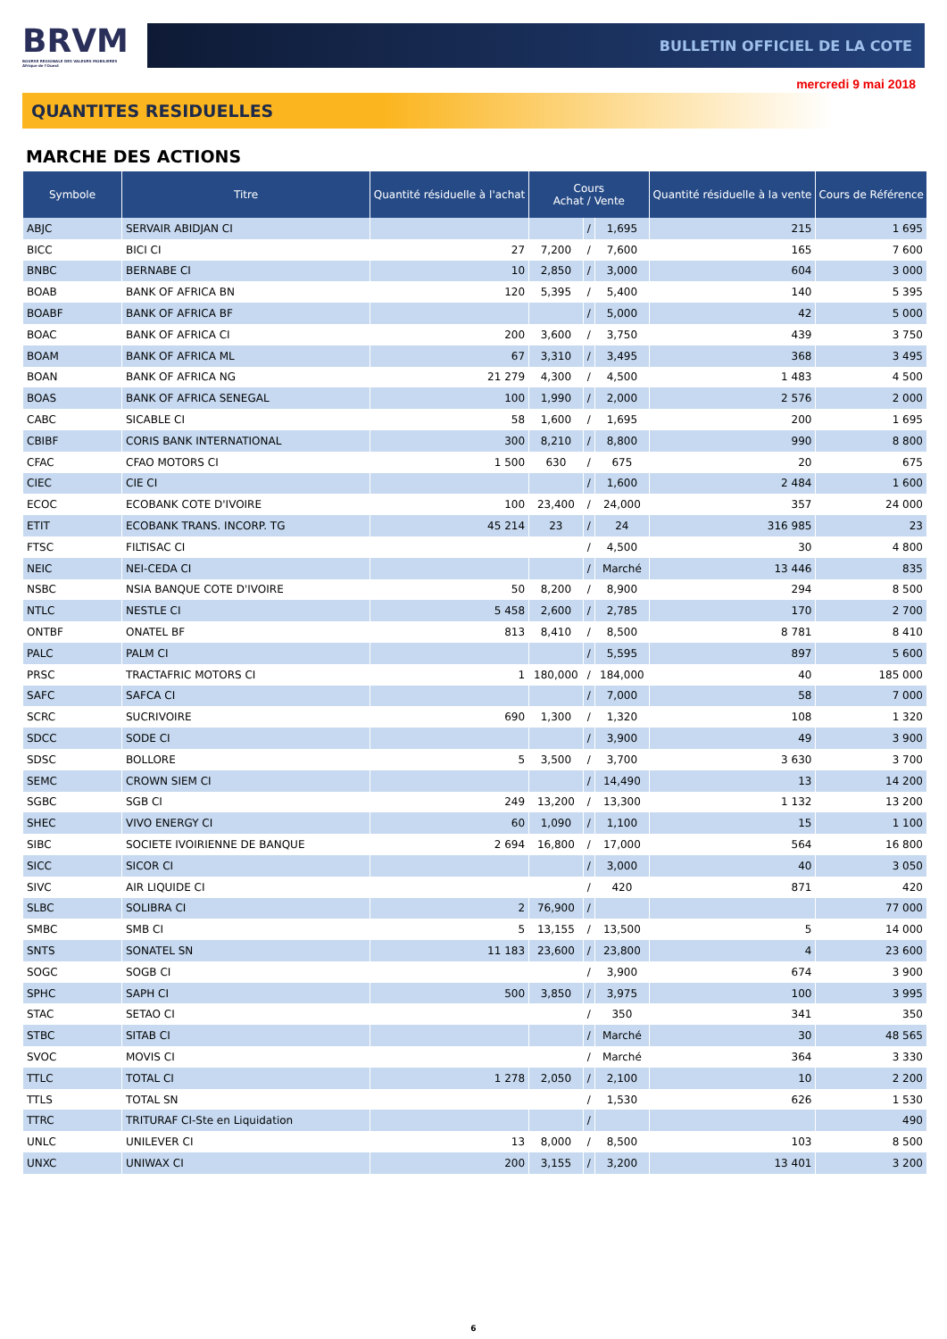BRVM
BOURSE REGIONALE DES VALEURS MOBILIERES
Afrique de l'Ouest
BULLETIN OFFICIEL DE LA COTE
mercredi 9 mai 2018
QUANTITES RESIDUELLES
MARCHE DES ACTIONS
| Symbole | Titre | Quantité résiduelle à l'achat | Cours Achat / Vente | | | Quantité résiduelle à la vente | Cours de Référence |
| --- | --- | --- | --- | --- | --- | --- | --- |
| ABJC | SERVAIR ABIDJAN CI | | | / | 1,695 | 215 | 1 695 |
| BICC | BICI CI | 27 | 7,200 | / | 7,600 | 165 | 7 600 |
| BNBC | BERNABE CI | 10 | 2,850 | / | 3,000 | 604 | 3 000 |
| BOAB | BANK OF AFRICA BN | 120 | 5,395 | / | 5,400 | 140 | 5 395 |
| BOABF | BANK OF AFRICA BF | | | / | 5,000 | 42 | 5 000 |
| BOAC | BANK OF AFRICA CI | 200 | 3,600 | / | 3,750 | 439 | 3 750 |
| BOAM | BANK OF AFRICA ML | 67 | 3,310 | / | 3,495 | 368 | 3 495 |
| BOAN | BANK OF AFRICA NG | 21 279 | 4,300 | / | 4,500 | 1 483 | 4 500 |
| BOAS | BANK OF AFRICA SENEGAL | 100 | 1,990 | / | 2,000 | 2 576 | 2 000 |
| CABC | SICABLE CI | 58 | 1,600 | / | 1,695 | 200 | 1 695 |
| CBIBF | CORIS BANK INTERNATIONAL | 300 | 8,210 | / | 8,800 | 990 | 8 800 |
| CFAC | CFAO MOTORS CI | 1 500 | 630 | / | 675 | 20 | 675 |
| CIEC | CIE CI | | | / | 1,600 | 2 484 | 1 600 |
| ECOC | ECOBANK COTE D'IVOIRE | 100 | 23,400 | / | 24,000 | 357 | 24 000 |
| ETIT | ECOBANK TRANS. INCORP. TG | 45 214 | 23 | / | 24 | 316 985 | 23 |
| FTSC | FILTISAC CI | | | / | 4,500 | 30 | 4 800 |
| NEIC | NEI-CEDA CI | | | / | Marché | 13 446 | 835 |
| NSBC | NSIA BANQUE COTE D'IVOIRE | 50 | 8,200 | / | 8,900 | 294 | 8 500 |
| NTLC | NESTLE CI | 5 458 | 2,600 | / | 2,785 | 170 | 2 700 |
| ONTBF | ONATEL BF | 813 | 8,410 | / | 8,500 | 8 781 | 8 410 |
| PALC | PALM CI | | | / | 5,595 | 897 | 5 600 |
| PRSC | TRACTAFRIC MOTORS CI | 1 | 180,000 | / | 184,000 | 40 | 185 000 |
| SAFC | SAFCA CI | | | / | 7,000 | 58 | 7 000 |
| SCRC | SUCRIVOIRE | 690 | 1,300 | / | 1,320 | 108 | 1 320 |
| SDCC | SODE CI | | | / | 3,900 | 49 | 3 900 |
| SDSC | BOLLORE | 5 | 3,500 | / | 3,700 | 3 630 | 3 700 |
| SEMC | CROWN SIEM CI | | | / | 14,490 | 13 | 14 200 |
| SGBC | SGB CI | 249 | 13,200 | / | 13,300 | 1 132 | 13 200 |
| SHEC | VIVO ENERGY CI | 60 | 1,090 | / | 1,100 | 15 | 1 100 |
| SIBC | SOCIETE IVOIRIENNE DE BANQUE | 2 694 | 16,800 | / | 17,000 | 564 | 16 800 |
| SICC | SICOR CI | | | / | 3,000 | 40 | 3 050 |
| SIVC | AIR LIQUIDE CI | | | / | 420 | 871 | 420 |
| SLBC | SOLIBRA CI | 2 | 76,900 | / | | | 77 000 |
| SMBC | SMB CI | 5 | 13,155 | / | 13,500 | 5 | 14 000 |
| SNTS | SONATEL SN | 11 183 | 23,600 | / | 23,800 | 4 | 23 600 |
| SOGC | SOGB CI | | | / | 3,900 | 674 | 3 900 |
| SPHC | SAPH CI | 500 | 3,850 | / | 3,975 | 100 | 3 995 |
| STAC | SETAO CI | | | / | 350 | 341 | 350 |
| STBC | SITAB CI | | | / | Marché | 30 | 48 565 |
| SVOC | MOVIS CI | | | / | Marché | 364 | 3 330 |
| TTLC | TOTAL CI | 1 278 | 2,050 | / | 2,100 | 10 | 2 200 |
| TTLS | TOTAL SN | | | / | 1,530 | 626 | 1 530 |
| TTRC | TRITURAF CI-Ste en Liquidation | | | / | | | 490 |
| UNLC | UNILEVER CI | 13 | 8,000 | / | 8,500 | 103 | 8 500 |
| UNXC | UNIWAX CI | 200 | 3,155 | / | 3,200 | 13 401 | 3 200 |
6